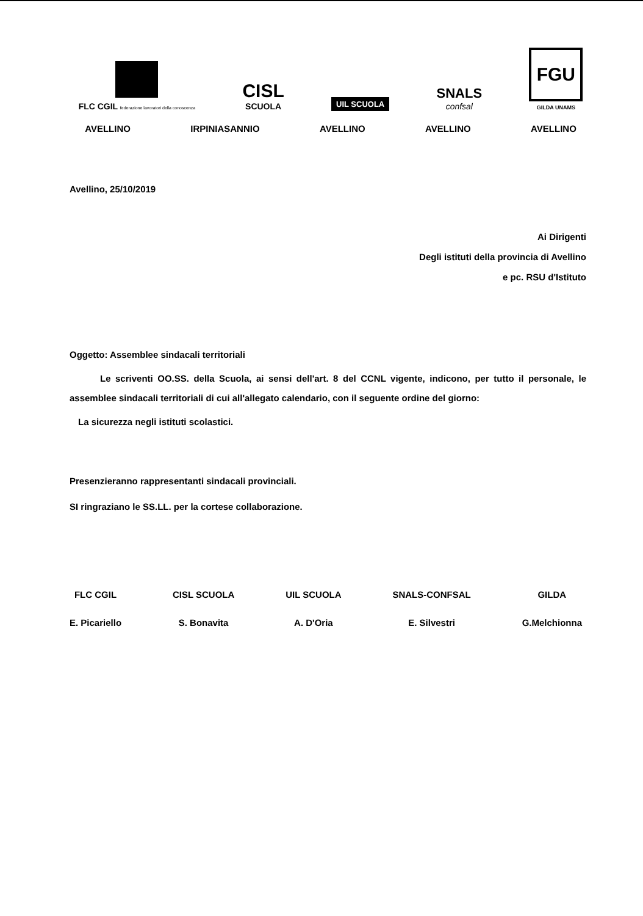FLC CGIL federazione lavoratori della conoscenza
CISL
SCUOLA
UIL SCUOLA
SNALS
confsal
FGU
GILDA UNAMS
AVELLINO IRPINIASANNIO AVELLINO AVELLINO AVELLINO
Avellino, 25/10/2019
Ai Dirigenti
Degli istituti della provincia di Avellino
e pc. RSU d'Istituto
Oggetto: Assemblee sindacali territoriali
Le scriventi OO.SS. della Scuola, ai sensi dell'art. 8 del CCNL vigente, indicono, per tutto il personale, le assemblee sindacali territoriali di cui all'allegato calendario, con il seguente ordine del giorno:
La sicurezza negli istituti scolastici.
Presenzieranno rappresentanti sindacali provinciali.
SI ringraziano le SS.LL. per la cortese collaborazione.
FLC CGIL
E. Picariello
CISL SCUOLA
S. Bonavita
UIL SCUOLA
A. D'Oria
SNALS-CONFSAL
E. Silvestri
GILDA
G.Melchionna